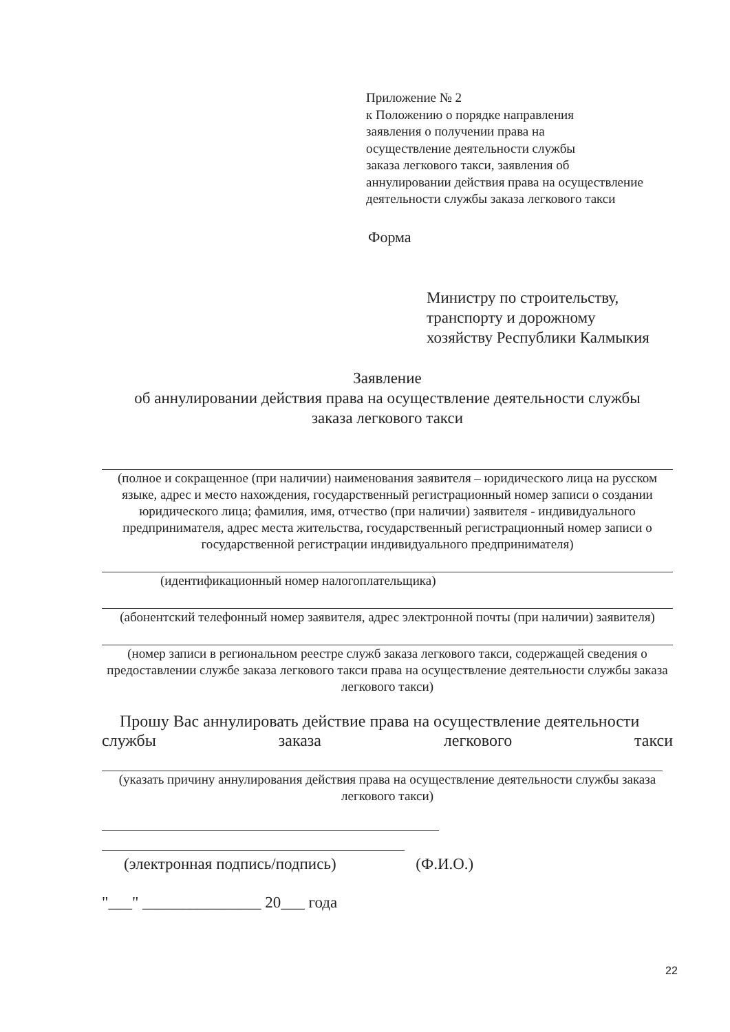Приложение № 2
к Положению о порядке направления
заявления о получении права на
осуществление деятельности службы
заказа легкового такси, заявления об
аннулировании действия права на осуществление
деятельности службы заказа легкового такси
Форма
Министру по строительству,
транспорту и дорожному
хозяйству Республики Калмыкия
Заявление
об аннулировании действия права на осуществление деятельности службы
заказа легкового такси
(полное и сокращенное (при наличии) наименования заявителя – юридического лица на русском языке, адрес и место нахождения, государственный регистрационный номер записи о создании юридического лица; фамилия, имя, отчество (при наличии) заявителя - индивидуального предпринимателя, адрес места жительства, государственный регистрационный номер записи о государственной регистрации индивидуального предпринимателя)
(идентификационный номер налогоплательщика)
(абонентский телефонный номер заявителя, адрес электронной почты (при наличии) заявителя)
(номер записи в региональном реестре служб заказа легкового такси, содержащей сведения о предоставлении службе заказа легкового такси права на осуществление деятельности службы заказа легкового такси)
Прошу Вас аннулировать действие права на осуществление деятельности
службы заказа легкового такси
(указать причину аннулирования действия права на осуществление деятельности службы заказа легкового такси)
(электронная подпись/подпись) (Ф.И.О.)
"___" _______________ 20___ года
22